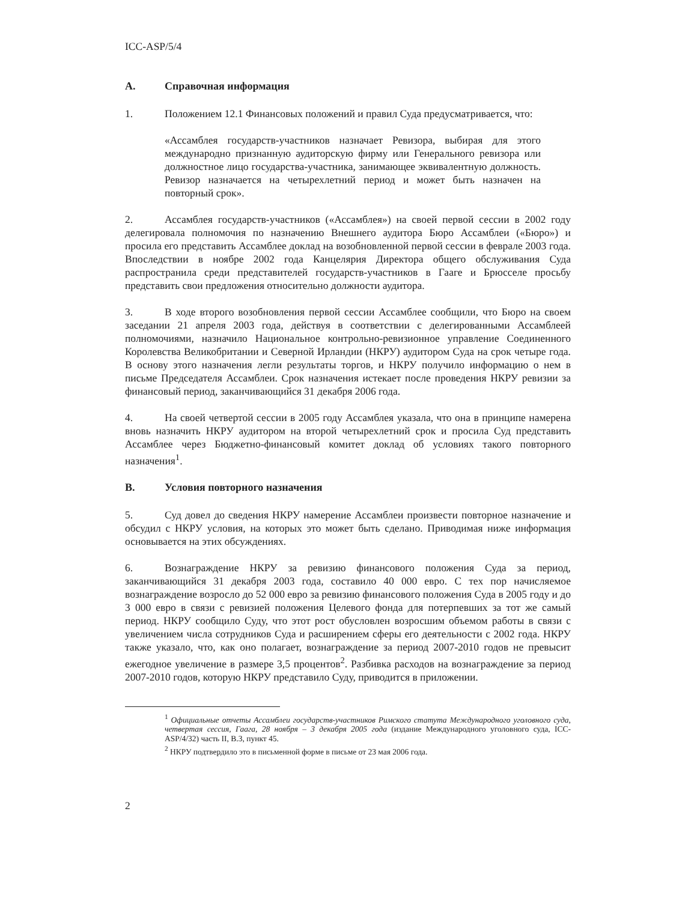ICC-ASP/5/4
A. Справочная информация
1. Положением 12.1 Финансовых положений и правил Суда предусматривается, что:
«Ассамблея государств-участников назначает Ревизора, выбирая для этого международно признанную аудиторскую фирму или Генерального ревизора или должностное лицо государства-участника, занимающее эквивалентную должность. Ревизор назначается на четырехлетний период и может быть назначен на повторный срок».
2. Ассамблея государств-участников («Ассамблея») на своей первой сессии в 2002 году делегировала полномочия по назначению Внешнего аудитора Бюро Ассамблеи («Бюро») и просила его представить Ассамблее доклад на возобновленной первой сессии в феврале 2003 года. Впоследствии в ноябре 2002 года Канцелярия Директора общего обслуживания Суда распространила среди представителей государств-участников в Гааге и Брюсселе просьбу представить свои предложения относительно должности аудитора.
3. В ходе второго возобновления первой сессии Ассамблее сообщили, что Бюро на своем заседании 21 апреля 2003 года, действуя в соответствии с делегированными Ассамблеей полномочиями, назначило Национальное контрольно-ревизионное управление Соединенного Королевства Великобритании и Северной Ирландии (НКРУ) аудитором Суда на срок четыре года. В основу этого назначения легли результаты торгов, и НКРУ получило информацию о нем в письме Председателя Ассамблеи. Срок назначения истекает после проведения НКРУ ревизии за финансовый период, заканчивающийся 31 декабря 2006 года.
4. На своей четвертой сессии в 2005 году Ассамблея указала, что она в принципе намерена вновь назначить НКРУ аудитором на второй четырехлетний срок и просила Суд представить Ассамблее через Бюджетно-финансовый комитет доклад об условиях такого повторного назначения<sup>1</sup>.
B. Условия повторного назначения
5. Суд довел до сведения НКРУ намерение Ассамблеи произвести повторное назначение и обсудил с НКРУ условия, на которых это может быть сделано. Приводимая ниже информация основывается на этих обсуждениях.
6. Вознаграждение НКРУ за ревизию финансового положения Суда за период, заканчивающийся 31 декабря 2003 года, составило 40 000 евро. С тех пор начисляемое вознаграждение возросло до 52 000 евро за ревизию финансового положения Суда в 2005 году и до 3 000 евро в связи с ревизией положения Целевого фонда для потерпевших за тот же самый период. НКРУ сообщило Суду, что этот рост обусловлен возросшим объемом работы в связи с увеличением числа сотрудников Суда и расширением сферы его деятельности с 2002 года. НКРУ также указало, что, как оно полагает, вознаграждение за период 2007-2010 годов не превысит ежегодное увеличение в размере 3,5 процентов<sup>2</sup>. Разбивка расходов на вознаграждение за период 2007-2010 годов, которую НКРУ представило Суду, приводится в приложении.
<sup>1</sup> Официальные отчеты Ассамблеи государств-участников Римского статута Международного уголовного суда, четвертая сессия, Гаага, 28 ноября – 3 декабря 2005 года (издание Международного уголовного суда, ICC-ASP/4/32) часть II, B.3, пункт 45.
<sup>2</sup> НКРУ подтвердило это в письменной форме в письме от 23 мая 2006 года.
2